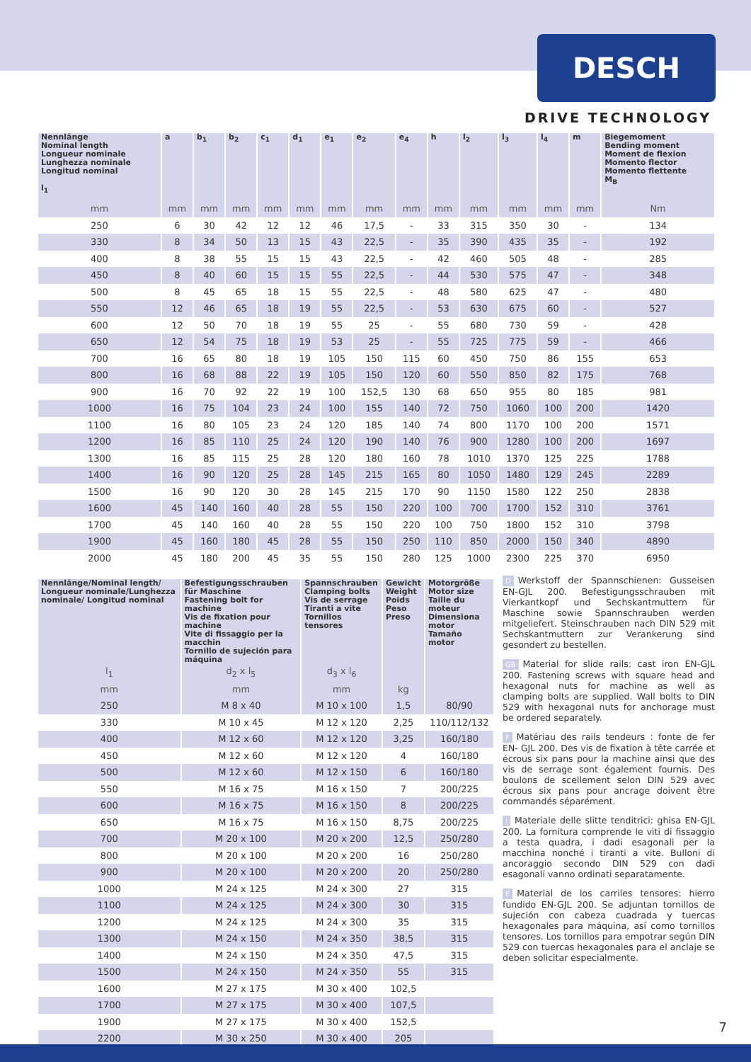DESCH
DRIVE TECHNOLOGY
| Nennlänge Nominal length Longueur nominale Lunghezza nominale Longitud nominal l<sub>1</sub> | a | b<sub>1</sub> | b<sub>2</sub> | c<sub>1</sub> | d<sub>1</sub> | e<sub>1</sub> | e<sub>2</sub> | e<sub>4</sub> | h | l<sub>2</sub> | l<sub>3</sub> | l<sub>4</sub> | m | Biegemoment Bending moment Moment de flexion Momento flector Momento flettente M<sub>B</sub> |
| --- | --- | --- | --- | --- | --- | --- | --- | --- | --- | --- | --- | --- | --- | --- |
| mm | mm | mm | mm | mm | mm | mm | mm | mm | mm | mm | mm | mm | mm | Nm |
| 250 | 6 | 30 | 42 | 12 | 12 | 46 | 17,5 | - | 33 | 315 | 350 | 30 | - | 134 |
| 330 | 8 | 34 | 50 | 13 | 15 | 43 | 22,5 | - | 35 | 390 | 435 | 35 | - | 192 |
| 400 | 8 | 38 | 55 | 15 | 15 | 43 | 22,5 | - | 42 | 460 | 505 | 48 | - | 285 |
| 450 | 8 | 40 | 60 | 15 | 15 | 55 | 22,5 | - | 44 | 530 | 575 | 47 | - | 348 |
| 500 | 8 | 45 | 65 | 18 | 15 | 55 | 22,5 | - | 48 | 580 | 625 | 47 | - | 480 |
| 550 | 12 | 46 | 65 | 18 | 19 | 55 | 22,5 | - | 53 | 630 | 675 | 60 | - | 527 |
| 600 | 12 | 50 | 70 | 18 | 19 | 55 | 25 | - | 55 | 680 | 730 | 59 | - | 428 |
| 650 | 12 | 54 | 75 | 18 | 19 | 53 | 25 | - | 55 | 725 | 775 | 59 | - | 466 |
| 700 | 16 | 65 | 80 | 18 | 19 | 105 | 150 | 115 | 60 | 450 | 750 | 86 | 155 | 653 |
| 800 | 16 | 68 | 88 | 22 | 19 | 105 | 150 | 120 | 60 | 550 | 850 | 82 | 175 | 768 |
| 900 | 16 | 70 | 92 | 22 | 19 | 100 | 152,5 | 130 | 68 | 650 | 955 | 80 | 185 | 981 |
| 1000 | 16 | 75 | 104 | 23 | 24 | 100 | 155 | 140 | 72 | 750 | 1060 | 100 | 200 | 1420 |
| 1100 | 16 | 80 | 105 | 23 | 24 | 120 | 185 | 140 | 74 | 800 | 1170 | 100 | 200 | 1571 |
| 1200 | 16 | 85 | 110 | 25 | 24 | 120 | 190 | 140 | 76 | 900 | 1280 | 100 | 200 | 1697 |
| 1300 | 16 | 85 | 115 | 25 | 28 | 120 | 180 | 160 | 78 | 1010 | 1370 | 125 | 225 | 1788 |
| 1400 | 16 | 90 | 120 | 25 | 28 | 145 | 215 | 165 | 80 | 1050 | 1480 | 129 | 245 | 2289 |
| 1500 | 16 | 90 | 120 | 30 | 28 | 145 | 215 | 170 | 90 | 1150 | 1580 | 122 | 250 | 2838 |
| 1600 | 45 | 140 | 160 | 40 | 28 | 55 | 150 | 220 | 100 | 700 | 1700 | 152 | 310 | 3761 |
| 1700 | 45 | 140 | 160 | 40 | 28 | 55 | 150 | 220 | 100 | 750 | 1800 | 152 | 310 | 3798 |
| 1900 | 45 | 160 | 180 | 45 | 28 | 55 | 150 | 250 | 110 | 850 | 2000 | 150 | 340 | 4890 |
| 2000 | 45 | 180 | 200 | 45 | 35 | 55 | 150 | 280 | 125 | 1000 | 2300 | 225 | 370 | 6950 |
| Nennlänge/Nominal length/ Longueur nominale/Lunghezza nominale/ Longitud nominal | Befestigungsschrauben für Maschine Fastening bolt for machine Vis de fixation pour machine Vite di fissaggio per la macchin Tornillo de sujeción para máquina | Spannschrauben Clamping bolts Vis de serrage Tiranti a vite Tornillos tensores | Gewicht Weight Poids Peso Preso | Motorgröße Motor size Taille du moteur Dimensiona motor Tamaño motor |
| --- | --- | --- | --- | --- |
| l<sub>1</sub> | d<sub>2</sub> x l<sub>5</sub> | d<sub>3</sub> x l<sub>6</sub> | | |
| mm | mm | mm | kg | |
| 250 | M 8 x 40 | M 10 x 100 | 1,5 | 80/90 |
| 330 | M 10 x 45 | M 12 x 120 | 2,25 | 110/112/132 |
| 400 | M 12 x 60 | M 12 x 120 | 3,25 | 160/180 |
| 450 | M 12 x 60 | M 12 x 120 | 4 | 160/180 |
| 500 | M 12 x 60 | M 12 x 150 | 6 | 160/180 |
| 550 | M 16 x 75 | M 16 x 150 | 7 | 200/225 |
| 600 | M 16 x 75 | M 16 x 150 | 8 | 200/225 |
| 650 | M 16 x 75 | M 16 x 150 | 8,75 | 200/225 |
| 700 | M 20 x 100 | M 20 x 200 | 12,5 | 250/280 |
| 800 | M 20 x 100 | M 20 x 200 | 16 | 250/280 |
| 900 | M 20 x 100 | M 20 x 200 | 20 | 250/280 |
| 1000 | M 24 x 125 | M 24 x 300 | 27 | 315 |
| 1100 | M 24 x 125 | M 24 x 300 | 30 | 315 |
| 1200 | M 24 x 125 | M 24 x 300 | 35 | 315 |
| 1300 | M 24 x 150 | M 24 x 350 | 38,5 | 315 |
| 1400 | M 24 x 150 | M 24 x 350 | 47,5 | 315 |
| 1500 | M 24 x 150 | M 24 x 350 | 55 | 315 |
| 1600 | M 27 x 175 | M 30 x 400 | 102,5 | |
| 1700 | M 27 x 175 | M 30 x 400 | 107,5 | |
| 1900 | M 27 x 175 | M 30 x 400 | 152,5 | |
| 2200 | M 30 x 250 | M 30 x 400 | 205 | |
D Werkstoff der Spannschienen: Gusseisen EN-GJL 200. Befestigungsschrauben mit Vierkantkopf und Sechskantmuttern für Maschine sowie Spannschrauben werden mitgeliefert. Steinschrauben nach DIN 529 mit Sechskantmuttern zur Verankerung sind gesondert zu bestellen.
GB Material for slide rails: cast iron EN-GJL 200. Fastening screws with square head and hexagonal nuts for machine as well as clamping bolts are supplied. Wall bolts to DIN 529 with hexagonal nuts for anchorage must be ordered separately.
F Matériau des rails tendeurs : fonte de fer EN- GJL 200. Des vis de fixation à tête carrée et écrous six pans pour la machine ainsi que des vis de serrage sont également fournis. Des boulons de scellement selon DIN 529 avec écrous six pans pour ancrage doivent être commandés séparément.
I Materiale delle slitte tenditrici: ghisa EN-GJL 200. La fornitura comprende le viti di fissaggio a testa quadra, i dadi esagonali per la macchina nonché i tiranti a vite. Bulloni di ancoraggio secondo DIN 529 con dadi esagonali vanno ordinati separatamente.
E Material de los carriles tensores: hierro fundido EN-GJL 200. Se adjuntan tornillos de sujeción con cabeza cuadrada y tuercas hexagonales para máquina, así como tornillos tensores. Los tornillos para empotrar según DIN 529 con tuercas hexagonales para el anclaje se deben solicitar especialmente.
7